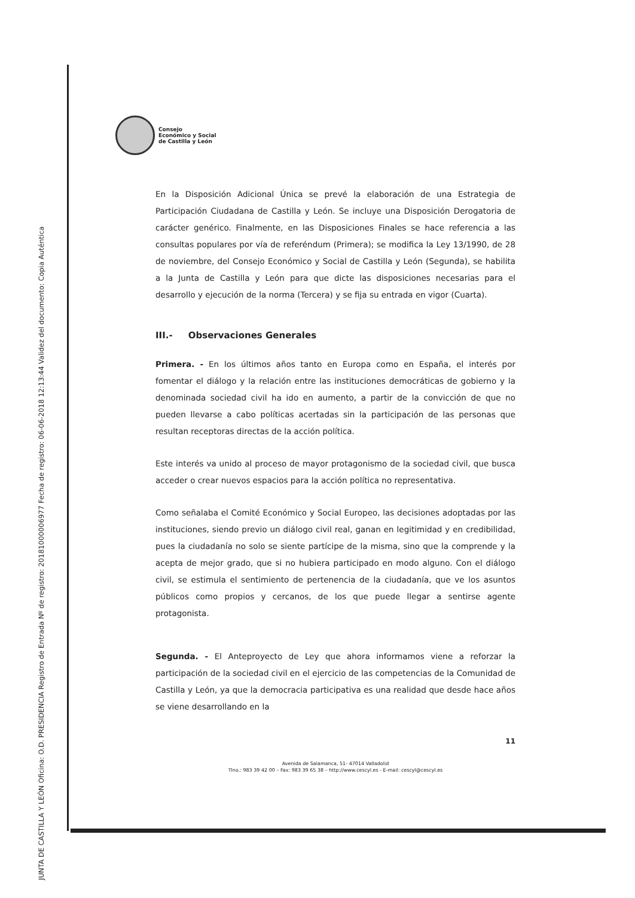JUNTA DE CASTILLA Y LEÓN Oficina: O.D. PRESIDENCIA Registro de Entrada Nº de registro: 20181000006977 Fecha de registro: 06-06-2018 12:13:44 Validez del documento: Copia Auténtica
Consejo
Económico y Social
de Castilla y León
En la Disposición Adicional Única se prevé la elaboración de una Estrategia de Participación Ciudadana de Castilla y León. Se incluye una Disposición Derogatoria de carácter genérico. Finalmente, en las Disposiciones Finales se hace referencia a las consultas populares por vía de referéndum (Primera); se modifica la Ley 13/1990, de 28 de noviembre, del Consejo Económico y Social de Castilla y León (Segunda), se habilita a la Junta de Castilla y León para que dicte las disposiciones necesarias para el desarrollo y ejecución de la norma (Tercera) y se fija su entrada en vigor (Cuarta).
III.- Observaciones Generales
Primera. - En los últimos años tanto en Europa como en España, el interés por fomentar el diálogo y la relación entre las instituciones democráticas de gobierno y la denominada sociedad civil ha ido en aumento, a partir de la convicción de que no pueden llevarse a cabo políticas acertadas sin la participación de las personas que resultan receptoras directas de la acción política.
Este interés va unido al proceso de mayor protagonismo de la sociedad civil, que busca acceder o crear nuevos espacios para la acción política no representativa.
Como señalaba el Comité Económico y Social Europeo, las decisiones adoptadas por las instituciones, siendo previo un diálogo civil real, ganan en legitimidad y en credibilidad, pues la ciudadanía no solo se siente partícipe de la misma, sino que la comprende y la acepta de mejor grado, que si no hubiera participado en modo alguno. Con el diálogo civil, se estimula el sentimiento de pertenencia de la ciudadanía, que ve los asuntos públicos como propios y cercanos, de los que puede llegar a sentirse agente protagonista.
Segunda. - El Anteproyecto de Ley que ahora informamos viene a reforzar la participación de la sociedad civil en el ejercicio de las competencias de la Comunidad de Castilla y León, ya que la democracia participativa es una realidad que desde hace años se viene desarrollando en la
11
Avenida de Salamanca, 51- 47014 Valladolid
Tlno.: 983 39 42 00 – Fax: 983 39 65 38 – http://www.cescyl.es - E-mail: cescyl@cescyl.es